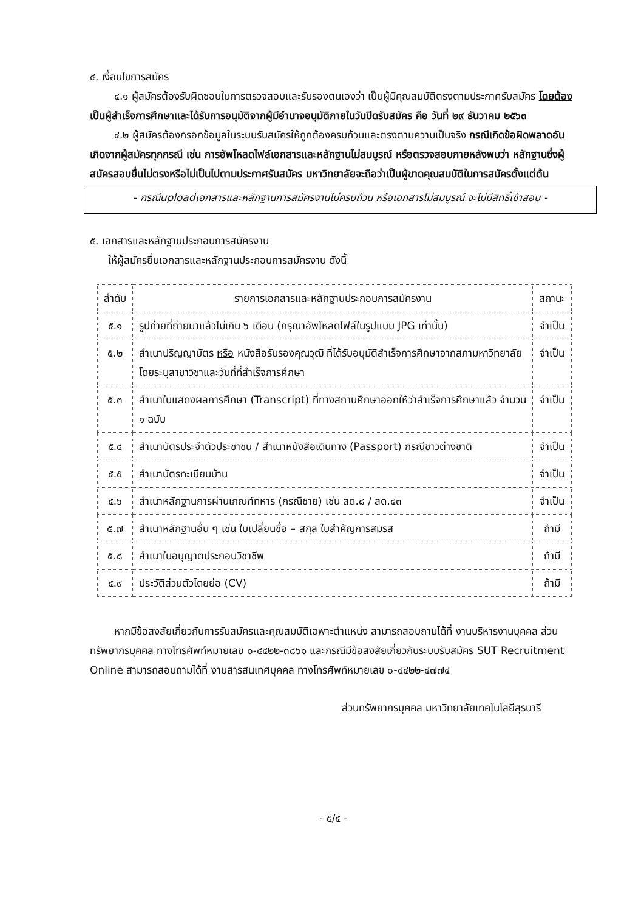๔. เงื่อนไขการสมัคร
๔.๑ ผู้สมัครต้องรับผิดชอบในการตรวจสอบและรับรองตนเองว่า เป็นผู้มีคุณสมบัติตรงตามประกาศรับสมัคร โดยต้องเป็นผู้สำเร็จการศึกษาและได้รับการอนุมัติจากผู้มีอำนาจอนุมัติภายในวันปิดรับสมัคร คือ วันที่ ๒๙ ธันวาคม ๒๕๖๓
๔.๒ ผู้สมัครต้องกรอกข้อมูลในระบบรับสมัครให้ถูกต้องครบถ้วนและตรงตามความเป็นจริง กรณีเกิดข้อผิดพลาดอันเกิดจากผู้สมัครทุกกรณี เช่น การอัพโหลดไฟล์เอกสารและหลักฐานไม่สมบูรณ์ หรือตรวจสอบภายหลังพบว่า หลักฐานซึ่งผู้สมัครสอบยื่นไม่ตรงหรือไม่เป็นไปตามประกาศรับสมัคร มหาวิทยาลัยจะถือว่าเป็นผู้ขาดคุณสมบัติในการสมัครตั้งแต่ต้น
- กรณีuploadเอกสารและหลักฐานการสมัครงานไม่ครบถ้วน หรือเอกสารไม่สมบูรณ์ จะไม่มีสิทธิ์เข้าสอบ -
๕. เอกสารและหลักฐานประกอบการสมัครงาน
ให้ผู้สมัครยื่นเอกสารและหลักฐานประกอบการสมัครงาน ดังนี้
| ลำดับ | รายการเอกสารและหลักฐานประกอบการสมัครงาน | สถานะ |
| --- | --- | --- |
| ๕.๑ | รูปถ่ายที่ถ่ายมาแล้วไม่เกิน ๖ เดือน (กรุณาอัพโหลดไฟล์ในรูปแบบ JPG เท่านั้น) | จำเป็น |
| ๕.๒ | สำเนาปริญญาบัตร หรือ หนังสือรับรองคุณวุฒิ ที่ได้รับอนุมัติสำเร็จการศึกษาจากสภามหาวิทยาลัย โดยระบุสาขาวิชาและวันที่ที่สำเร็จการศึกษา | จำเป็น |
| ๕.๓ | สำเนาใบแสดงผลการศึกษา (Transcript) ที่ทางสถานศึกษาออกให้ว่าสำเร็จการศึกษาแล้ว จำนวน ๑ ฉบับ | จำเป็น |
| ๕.๔ | สำเนาบัตรประจำตัวประชาชน / สำเนาหนังสือเดินทาง (Passport) กรณีชาวต่างชาติ | จำเป็น |
| ๕.๕ | สำเนาบัตรทะเบียนบ้าน | จำเป็น |
| ๕.๖ | สำเนาหลักฐานการผ่านเกณฑ์ทหาร (กรณีชาย) เช่น สด.๘ / สด.๔๓ | จำเป็น |
| ๕.๗ | สำเนาหลักฐานอื่น ๆ เช่น ใบเปลี่ยนชื่อ – สกุล ใบสำคัญการสมรส | ถ้ามี |
| ๕.๘ | สำเนาใบอนุญาตประกอบวิชาชีพ | ถ้ามี |
| ๕.๙ | ประวัติส่วนตัวโดยย่อ (CV) | ถ้ามี |
หากมีข้อสงสัยเกี่ยวกับการรับสมัครและคุณสมบัติเฉพาะตำแหน่ง สามารถสอบถามได้ที่ งานบริหารงานบุคคล ส่วนทรัพยากรบุคคล ทางโทรศัพท์หมายเลข ๐-๔๔๒๒-๓๘๖๑ และกรณีมีข้อสงสัยเกี่ยวกับระบบรับสมัคร SUT Recruitment Online สามารถสอบถามได้ที่ งานสารสนเทศบุคคล ทางโทรศัพท์หมายเลข ๐-๔๔๒๒-๔๗๗๔
ส่วนทรัพยากรบุคคล มหาวิทยาลัยเทคโนโลยีสุรนารี
- ๕/๕ -